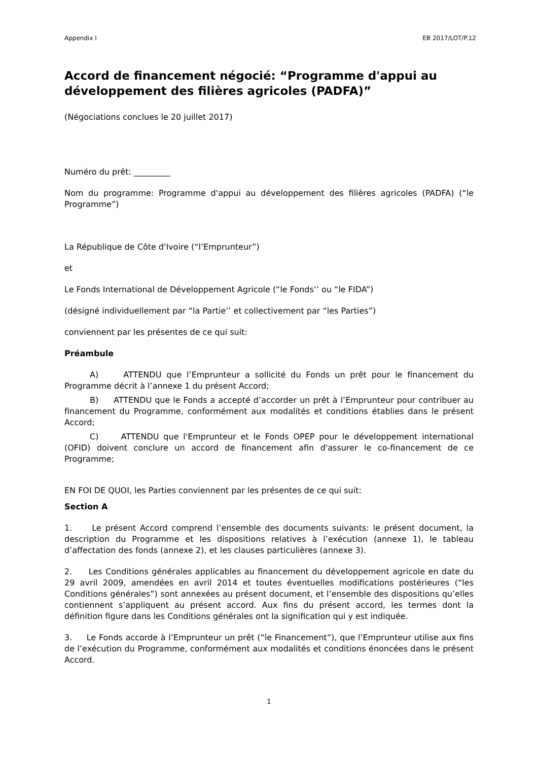Appendix I EB 2017/LOT/P.12
Accord de financement négocié: “Programme d'appui au développement des filières agricoles (PADFA)”
(Négociations conclues le 20 juillet 2017)
Numéro du prêt: _________
Nom du programme: Programme d'appui au développement des filières agricoles (PADFA) (“le Programme”)
La République de Côte d'Ivoire (“l’Emprunteur”)
et
Le Fonds International de Développement Agricole (“le Fonds’’ ou “le FIDA”)
(désigné individuellement par “la Partie’’ et collectivement par “les Parties”)
conviennent par les présentes de ce qui suit:
Préambule
A) ATTENDU que l’Emprunteur a sollicité du Fonds un prêt pour le financement du Programme décrit à l’annexe 1 du présent Accord;
B) ATTENDU que le Fonds a accepté d’accorder un prêt à l’Emprunteur pour contribuer au financement du Programme, conformément aux modalités et conditions établies dans le présent Accord;
C) ATTENDU que l'Emprunteur et le Fonds OPEP pour le développement international (OFID) doivent conclure un accord de financement afin d'assurer le co-financement de ce Programme;
EN FOI DE QUOI, les Parties conviennent par les présentes de ce qui suit:
Section A
1. Le présent Accord comprend l’ensemble des documents suivants: le présent document, la description du Programme et les dispositions relatives à l’exécution (annexe 1), le tableau d’affectation des fonds (annexe 2), et les clauses particulières (annexe 3).
2. Les Conditions générales applicables au financement du développement agricole en date du 29 avril 2009, amendées en avril 2014 et toutes éventuelles modifications postérieures (“les Conditions générales”) sont annexées au présent document, et l’ensemble des dispositions qu’elles contiennent s’appliquent au présent accord. Aux fins du présent accord, les termes dont la définition figure dans les Conditions générales ont la signification qui y est indiquée.
3. Le Fonds accorde à l’Emprunteur un prêt (“le Financement”), que l’Emprunteur utilise aux fins de l’exécution du Programme, conformément aux modalités et conditions énoncées dans le présent Accord.
1